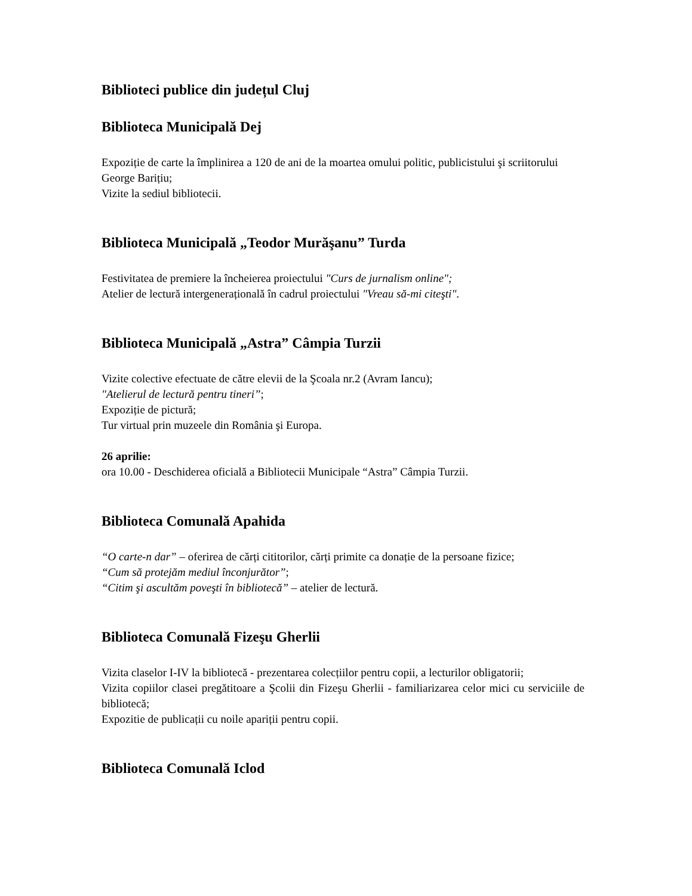Biblioteci publice din județul Cluj
Biblioteca Municipală Dej
Expoziție de carte la împlinirea a 120 de ani de la moartea omului politic, publicistului şi scriitorului George Barițiu;
Vizite la sediul bibliotecii.
Biblioteca Municipală „Teodor Murăşanu” Turda
Festivitatea de premiere la încheierea proiectului "Curs de jurnalism online";
Atelier de lectură intergenerațională în cadrul proiectului "Vreau să-mi citeşti".
Biblioteca Municipală „Astra” Câmpia Turzii
Vizite colective efectuate de către elevii de la Şcoala nr.2 (Avram Iancu);
"Atelierul de lectură pentru tineri”;
Expoziție de pictură;
Tur virtual prin muzeele din România şi Europa.
26 aprilie:
ora 10.00 - Deschiderea oficială a Bibliotecii Municipale “Astra” Câmpia Turzii.
Biblioteca Comunală Apahida
“O carte-n dar” – oferirea de cărți cititorilor, cărți primite ca donație de la persoane fizice;
“Cum să protejăm mediul înconjurător”;
“Citim şi ascultăm poveşti în bibliotecă” – atelier de lectură.
Biblioteca Comunală Fizeşu Gherlii
Vizita claselor I-IV la bibliotecă - prezentarea colecțiilor pentru copii, a lecturilor obligatorii;
Vizita copiilor clasei pregătitoare a Şcolii din Fizeşu Gherlii - familiarizarea celor mici cu serviciile de bibliotecă;
Expozitie de publicații cu noile apariții pentru copii.
Biblioteca Comunală Iclod